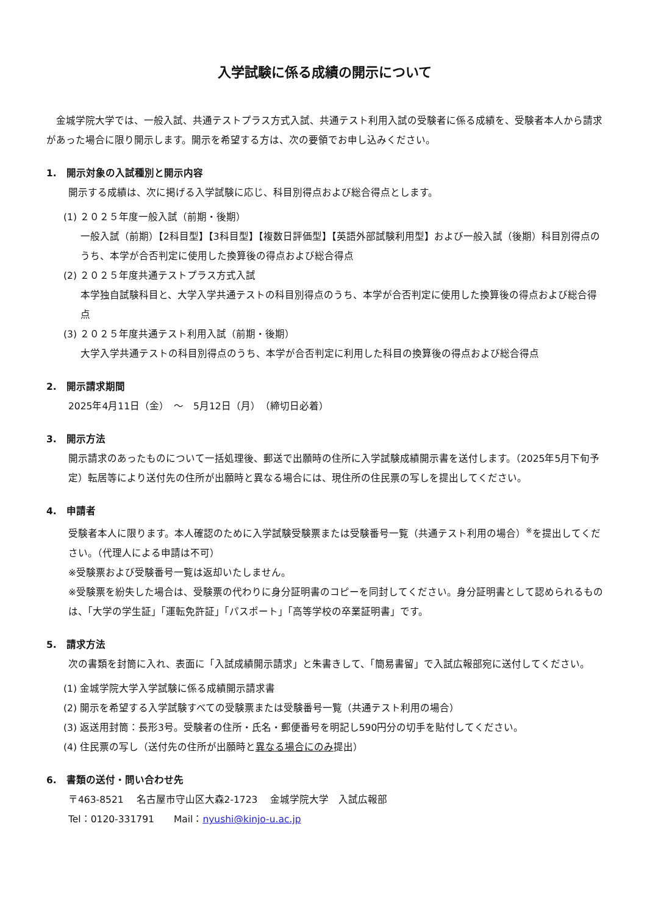入学試験に係る成績の開示について
　金城学院大学では、一般入試、共通テストプラス方式入試、共通テスト利用入試の受験者に係る成績を、受験者本人から請求があった場合に限り開示します。開示を希望する方は、次の要領でお申し込みください。
1.　開示対象の入試種別と開示内容
開示する成績は、次に掲げる入学試験に応じ、科目別得点および総合得点とします。
(1) ２０２５年度一般入試（前期・後期）
一般入試（前期）【2科目型】【3科目型】【複数日評価型】【英語外部試験利用型】および一般入試（後期）科目別得点のうち、本学が合否判定に使用した換算後の得点および総合得点
(2) ２０２５年度共通テストプラス方式入試
本学独自試験科目と、大学入学共通テストの科目別得点のうち、本学が合否判定に使用した換算後の得点および総合得点
(3) ２０２５年度共通テスト利用入試（前期・後期）
大学入学共通テストの科目別得点のうち、本学が合否判定に利用した科目の換算後の得点および総合得点
2.　開示請求期間
2025年4月11日（金）　～　5月12日（月）　（締切日必着）
3.　開示方法
開示請求のあったものについて一括処理後、郵送で出願時の住所に入学試験成績開示書を送付します。（2025年5月下旬予定）転居等により送付先の住所が出願時と異なる場合には、現住所の住民票の写しを提出してください。
4.　申請者
受験者本人に限ります。本人確認のために入学試験受験票または受験番号一覧（共通テスト利用の場合）<sup>※</sup>を提出してください。（代理人による申請は不可）
※受験票および受験番号一覧は返却いたしません。
※受験票を紛失した場合は、受験票の代わりに身分証明書のコピーを同封してください。身分証明書として認められるものは、「大学の学生証」「運転免許証」「パスポート」「高等学校の卒業証明書」です。
5.　請求方法
次の書類を封筒に入れ、表面に「入試成績開示請求」と朱書きして、「簡易書留」で入試広報部宛に送付してください。
(1) 金城学院大学入学試験に係る成績開示請求書
(2) 開示を希望する入学試験すべての受験票または受験番号一覧（共通テスト利用の場合）
(3) 返送用封筒：長形3号。受験者の住所・氏名・郵便番号を明記し590円分の切手を貼付してください。
(4) 住民票の写し（送付先の住所が出願時と異なる場合にのみ提出）
6.　書類の送付・問い合わせ先
〒463-8521　 名古屋市守山区大森2-1723　 金城学院大学　入試広報部
Tel：0120-331791　　Mail：nyushi@kinjo-u.ac.jp